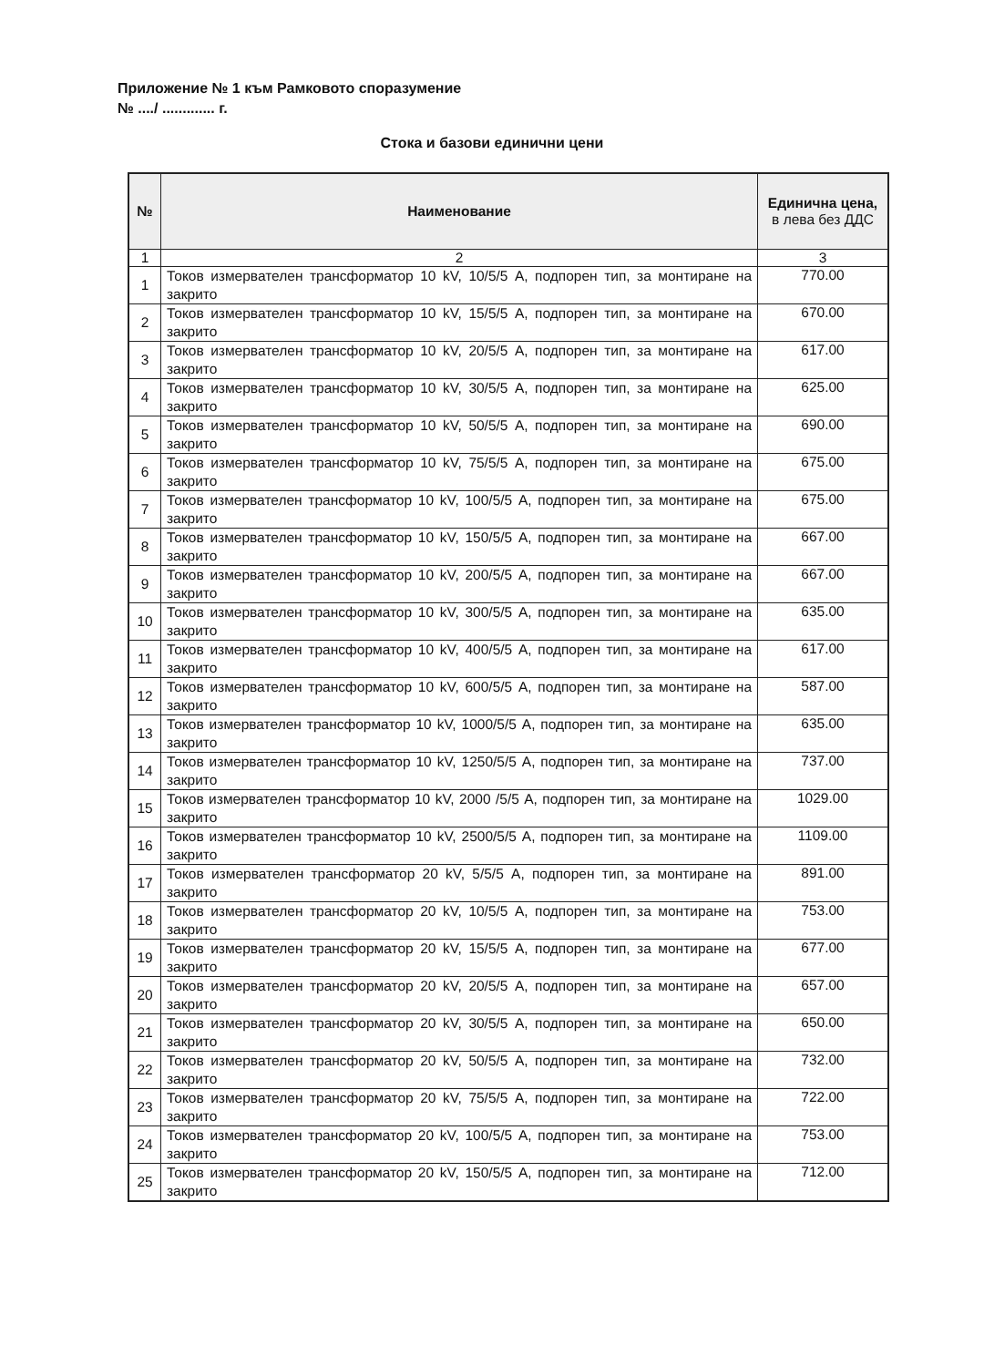Приложение № 1 към Рамковото споразумение
№ ..../ ............. г.
Стока и базови единични цени
| № | Наименование | Единична цена, в лева без ДДС |
| --- | --- | --- |
| 1 | 2 | 3 |
| 1 | Токов измервателен трансформатор 10 kV, 10/5/5 А, подпорен тип, за монтиране на закрито | 770.00 |
| 2 | Токов измервателен трансформатор 10 kV, 15/5/5 А, подпорен тип, за монтиране на закрито | 670.00 |
| 3 | Токов измервателен трансформатор 10 kV, 20/5/5 А, подпорен тип, за монтиране на закрито | 617.00 |
| 4 | Токов измервателен трансформатор 10 kV, 30/5/5 А, подпорен тип, за монтиране на закрито | 625.00 |
| 5 | Токов измервателен трансформатор 10 kV, 50/5/5 А, подпорен тип, за монтиране на закрито | 690.00 |
| 6 | Токов измервателен трансформатор 10 kV, 75/5/5 А, подпорен тип, за монтиране на закрито | 675.00 |
| 7 | Токов измервателен трансформатор 10 kV, 100/5/5 А, подпорен тип, за монтиране на закрито | 675.00 |
| 8 | Токов измервателен трансформатор 10 kV, 150/5/5 А, подпорен тип, за монтиране на закрито | 667.00 |
| 9 | Токов измервателен трансформатор 10 kV, 200/5/5 А, подпорен тип, за монтиране на закрито | 667.00 |
| 10 | Токов измервателен трансформатор 10 kV, 300/5/5 А, подпорен тип, за монтиране на закрито | 635.00 |
| 11 | Токов измервателен трансформатор 10 kV, 400/5/5 А, подпорен тип, за монтиране на закрито | 617.00 |
| 12 | Токов измервателен трансформатор 10 kV, 600/5/5 А, подпорен тип, за монтиране на закрито | 587.00 |
| 13 | Токов измервателен трансформатор 10 kV, 1000/5/5 А, подпорен тип, за монтиране на закрито | 635.00 |
| 14 | Токов измервателен трансформатор 10 kV, 1250/5/5 А, подпорен тип, за монтиране на закрито | 737.00 |
| 15 | Токов измервателен трансформатор 10 kV, 2000 /5/5 А, подпорен тип, за монтиране на закрито | 1029.00 |
| 16 | Токов измервателен трансформатор 10 kV, 2500/5/5 А, подпорен тип, за монтиране на закрито | 1109.00 |
| 17 | Токов измервателен трансформатор 20 kV, 5/5/5 А, подпорен тип, за монтиране на закрито | 891.00 |
| 18 | Токов измервателен трансформатор 20 kV, 10/5/5 А, подпорен тип, за монтиране на закрито | 753.00 |
| 19 | Токов измервателен трансформатор 20 kV, 15/5/5 А, подпорен тип, за монтиране на закрито | 677.00 |
| 20 | Токов измервателен трансформатор 20 kV, 20/5/5 А, подпорен тип, за монтиране на закрито | 657.00 |
| 21 | Токов измервателен трансформатор 20 kV, 30/5/5 А, подпорен тип, за монтиране на закрито | 650.00 |
| 22 | Токов измервателен трансформатор 20 kV, 50/5/5 А, подпорен тип, за монтиране на закрито | 732.00 |
| 23 | Токов измервателен трансформатор 20 kV, 75/5/5 А, подпорен тип, за монтиране на закрито | 722.00 |
| 24 | Токов измервателен трансформатор 20 kV, 100/5/5 А, подпорен тип, за монтиране на закрито | 753.00 |
| 25 | Токов измервателен трансформатор 20 kV, 150/5/5 А, подпорен тип, за монтиране на закрито | 712.00 |